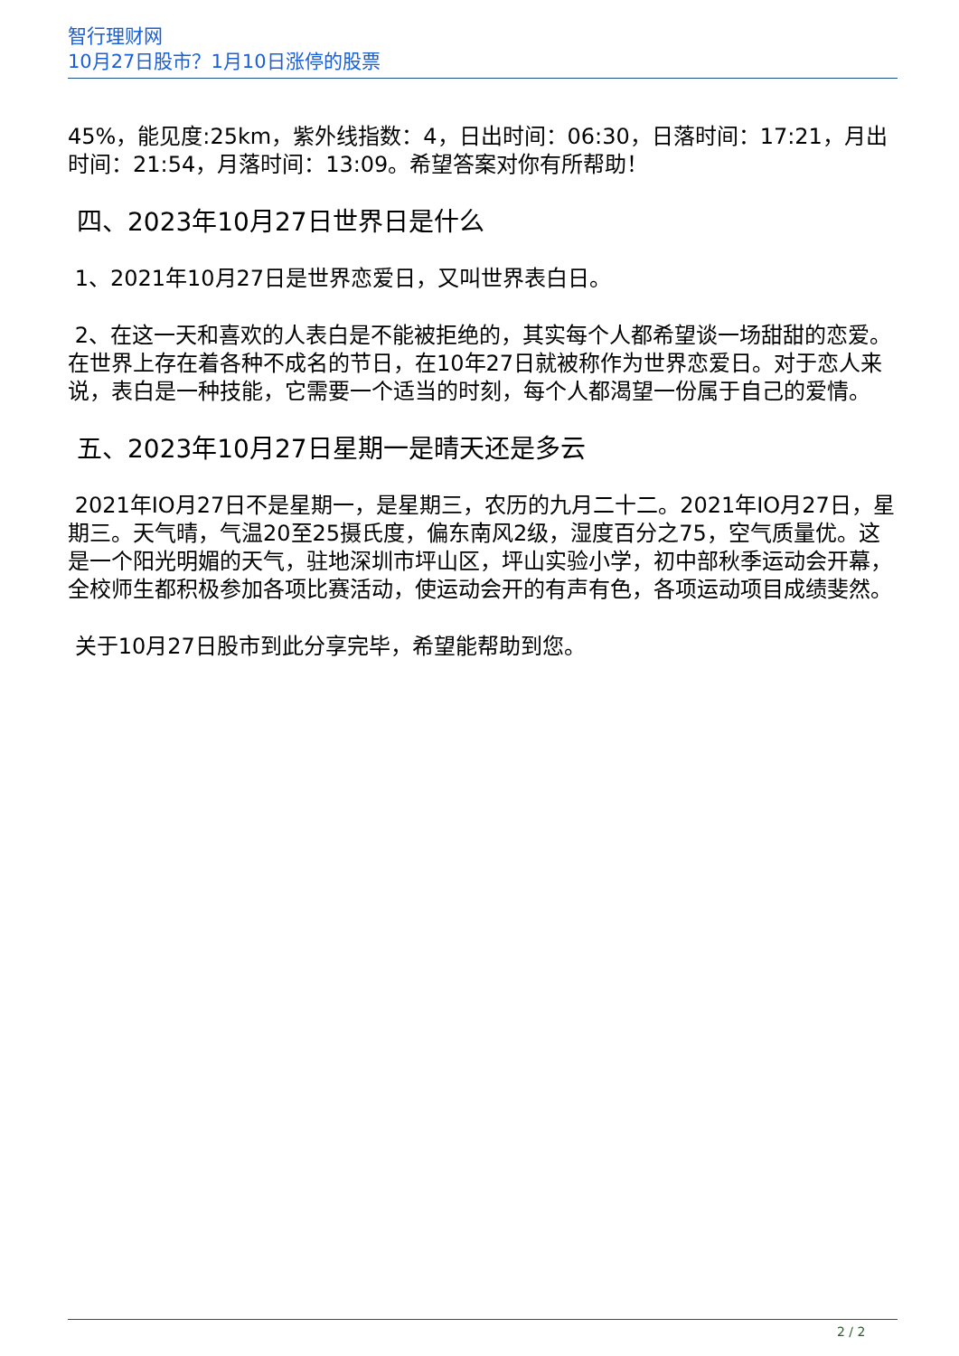智行理财网
10月27日股市？1月10日涨停的股票
45%，能见度:25km，紫外线指数：4，日出时间：06:30，日落时间：17:21，月出时间：21:54，月落时间：13:09。希望答案对你有所帮助！
四、2023年10月27日世界日是什么
1、2021年10月27日是世界恋爱日，又叫世界表白日。
2、在这一天和喜欢的人表白是不能被拒绝的，其实每个人都希望谈一场甜甜的恋爱。在世界上存在着各种不成名的节日，在10年27日就被称作为世界恋爱日。对于恋人来说，表白是一种技能，它需要一个适当的时刻，每个人都渴望一份属于自己的爱情。
五、2023年10月27日星期一是晴天还是多云
2021年IO月27日不是星期一，是星期三，农历的九月二十二。2021年IO月27日，星期三。天气晴，气温20至25摄氏度，偏东南风2级，湿度百分之75，空气质量优。这是一个阳光明媚的天气，驻地深圳市坪山区，坪山实验小学，初中部秋季运动会开幕，全校师生都积极参加各项比赛活动，使运动会开的有声有色，各项运动项目成绩斐然。
关于10月27日股市到此分享完毕，希望能帮助到您。
2 / 2